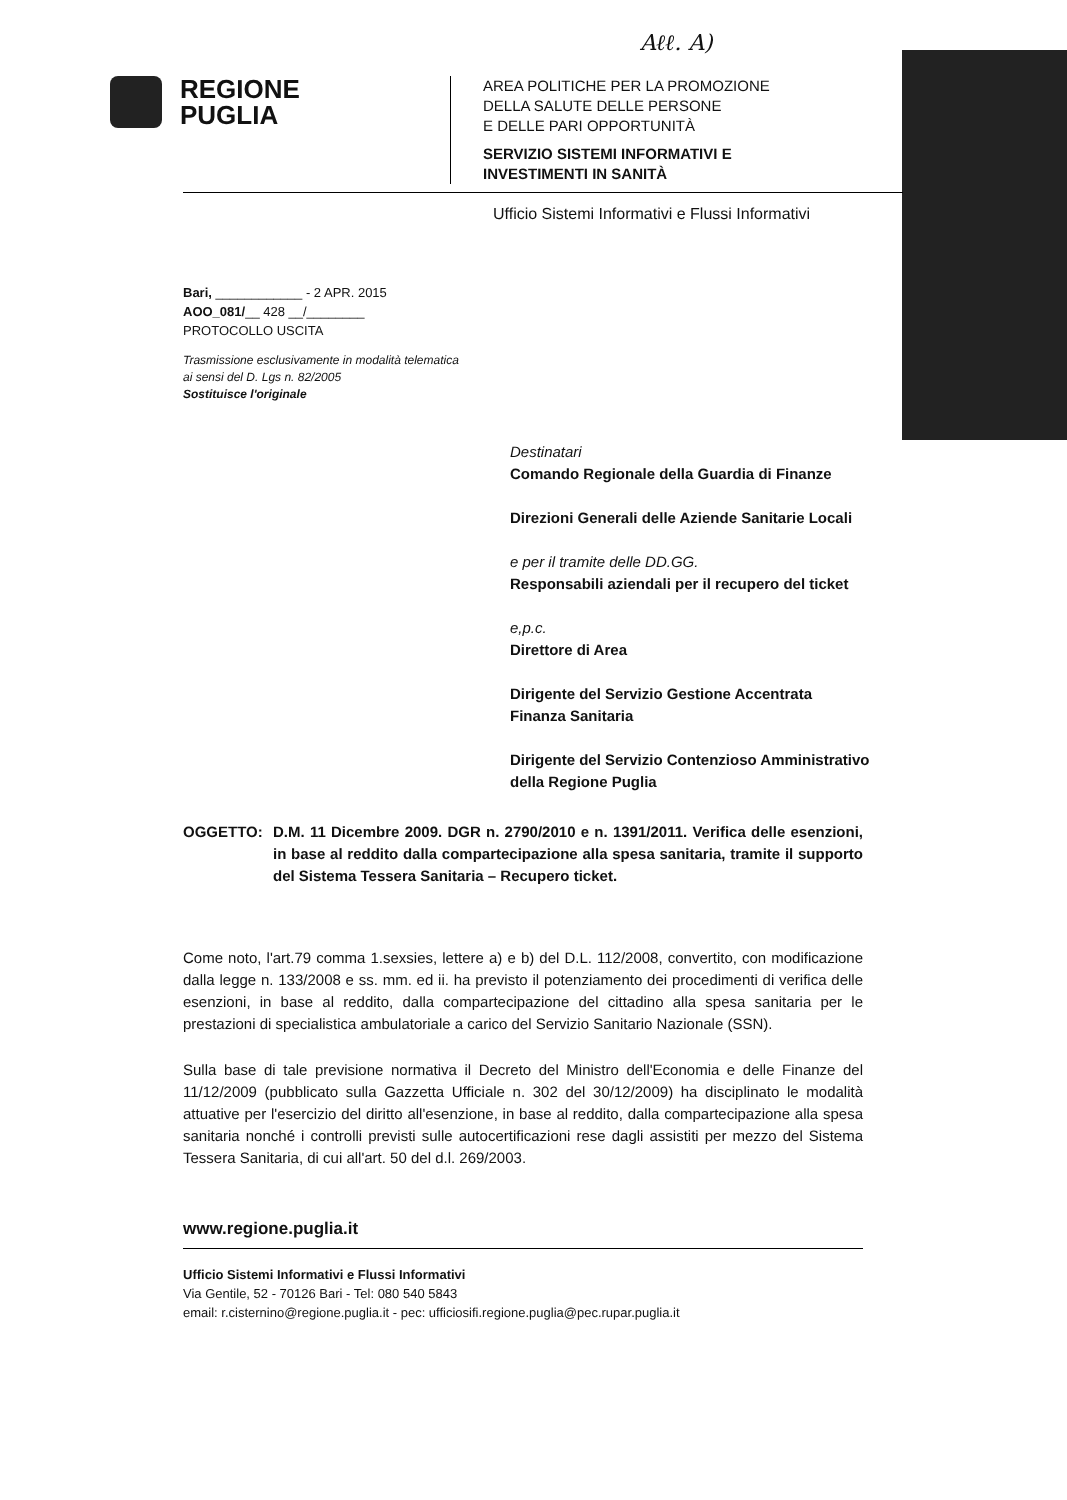Aℓℓ. A)
REGIONE
PUGLIA
AREA POLITICHE PER LA PROMOZIONE
DELLA SALUTE DELLE PERSONE
E DELLE PARI OPPORTUNITÀ
SERVIZIO SISTEMI INFORMATIVI E
INVESTIMENTI IN SANITÀ
Ufficio Sistemi Informativi e Flussi Informativi
Bari, ____________ - 2 APR. 2015
AOO_081/__ 428 __/________
PROTOCOLLO USCITA
Trasmissione esclusivamente in modalità telematica
ai sensi del D. Lgs n. 82/2005
Sostituisce l'originale
Destinatari
Comando Regionale della Guardia di Finanze
Direzioni Generali delle Aziende Sanitarie Locali
e per il tramite delle DD.GG.
Responsabili aziendali per il recupero del ticket
e,p.c.
Direttore di Area
Dirigente del Servizio Gestione Accentrata Finanza Sanitaria
Dirigente del Servizio Contenzioso Amministrativo della Regione Puglia
OGGETTO: D.M. 11 Dicembre 2009. DGR n. 2790/2010 e n. 1391/2011. Verifica delle esenzioni, in base al reddito dalla compartecipazione alla spesa sanitaria, tramite il supporto del Sistema Tessera Sanitaria – Recupero ticket.
Come noto, l'art.79 comma 1.sexsies, lettere a) e b) del D.L. 112/2008, convertito, con modificazione dalla legge n. 133/2008 e ss. mm. ed ii. ha previsto il potenziamento dei procedimenti di verifica delle esenzioni, in base al reddito, dalla compartecipazione del cittadino alla spesa sanitaria per le prestazioni di specialistica ambulatoriale a carico del Servizio Sanitario Nazionale (SSN).
Sulla base di tale previsione normativa il Decreto del Ministro dell'Economia e delle Finanze del 11/12/2009 (pubblicato sulla Gazzetta Ufficiale n. 302 del 30/12/2009) ha disciplinato le modalità attuative per l'esercizio del diritto all'esenzione, in base al reddito, dalla compartecipazione alla spesa sanitaria nonché i controlli previsti sulle autocertificazioni rese dagli assistiti per mezzo del Sistema Tessera Sanitaria, di cui all'art. 50 del d.l. 269/2003.
www.regione.puglia.it
Ufficio Sistemi Informativi e Flussi Informativi
Via Gentile, 52 - 70126 Bari - Tel: 080 540 5843
email: r.cisternino@regione.puglia.it - pec: ufficiosifi.regione.puglia@pec.rupar.puglia.it